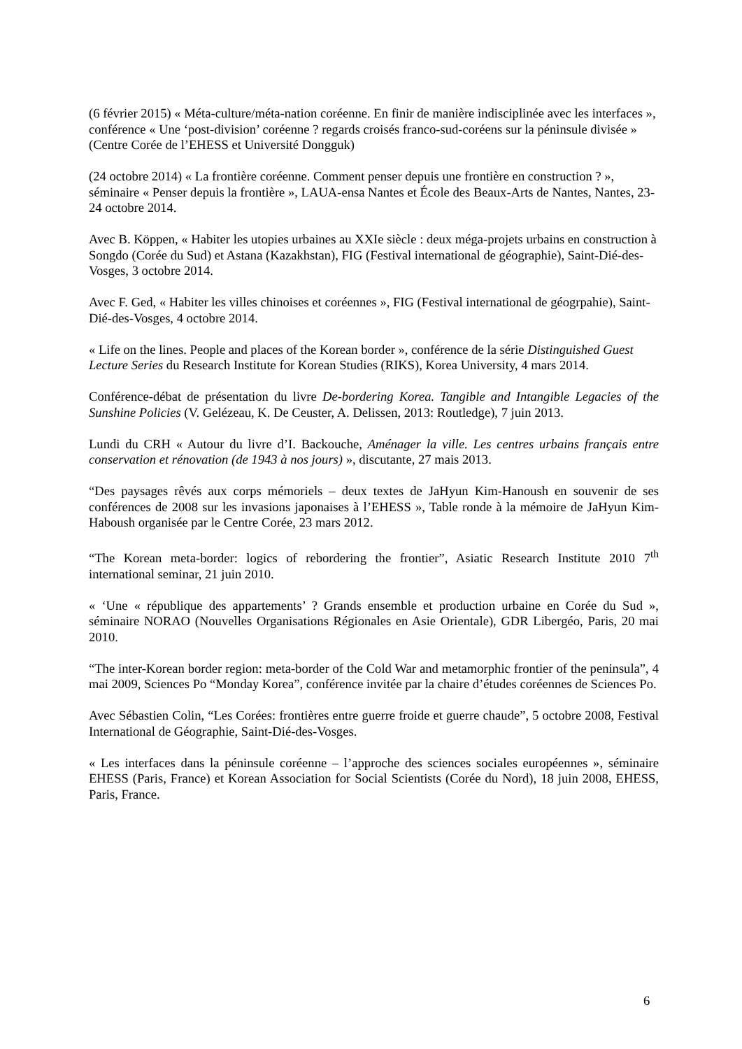(6 février 2015) « Méta-culture/méta-nation coréenne. En finir de manière indisciplinée avec les interfaces », conférence « Une ‘post-division’ coréenne ? regards croisés franco-sud-coréens sur la péninsule divisée » (Centre Corée de l’EHESS et Université Dongguk)
(24 octobre 2014) « La frontière coréenne. Comment penser depuis une frontière en construction ? », séminaire « Penser depuis la frontière », LAUA-ensa Nantes et École des Beaux-Arts de Nantes, Nantes, 23-24 octobre 2014.
Avec B. Köppen, « Habiter les utopies urbaines au XXIe siècle : deux méga-projets urbains en construction à Songdo (Corée du Sud) et Astana (Kazakhstan), FIG (Festival international de géographie), Saint-Dié-des-Vosges, 3 octobre 2014.
Avec F. Ged, « Habiter les villes chinoises et coréennes », FIG (Festival international de géogrpahie), Saint-Dié-des-Vosges, 4 octobre 2014.
« Life on the lines. People and places of the Korean border », conférence de la série Distinguished Guest Lecture Series du Research Institute for Korean Studies (RIKS), Korea University, 4 mars 2014.
Conférence-débat de présentation du livre De-bordering Korea. Tangible and Intangible Legacies of the Sunshine Policies (V. Gelézeau, K. De Ceuster, A. Delissen, 2013: Routledge), 7 juin 2013.
Lundi du CRH « Autour du livre d’I. Backouche, Aménager la ville. Les centres urbains français entre conservation et rénovation (de 1943 à nos jours) », discutante, 27 mais 2013.
“Des paysages rêvés aux corps mémoriels – deux textes de JaHyun Kim-Hanoush en souvenir de ses conférences de 2008 sur les invasions japonaises à l’EHESS », Table ronde à la mémoire de JaHyun Kim-Haboush organisée par le Centre Corée, 23 mars 2012.
“The Korean meta-border: logics of rebordering the frontier”, Asiatic Research Institute 2010 7<sup>th</sup> international seminar, 21 juin 2010.
« ‘Une « république des appartements’ ? Grands ensemble et production urbaine en Corée du Sud », séminaire NORAO (Nouvelles Organisations Régionales en Asie Orientale), GDR Libergéo, Paris, 20 mai 2010.
“The inter-Korean border region: meta-border of the Cold War and metamorphic frontier of the peninsula”, 4 mai 2009, Sciences Po “Monday Korea”, conférence invitée par la chaire d’études coréennes de Sciences Po.
Avec Sébastien Colin, “Les Corées: frontières entre guerre froide et guerre chaude”, 5 octobre 2008, Festival International de Géographie, Saint-Dié-des-Vosges.
« Les interfaces dans la péninsule coréenne – l’approche des sciences sociales européennes », séminaire EHESS (Paris, France) et Korean Association for Social Scientists (Corée du Nord), 18 juin 2008, EHESS, Paris, France.
6